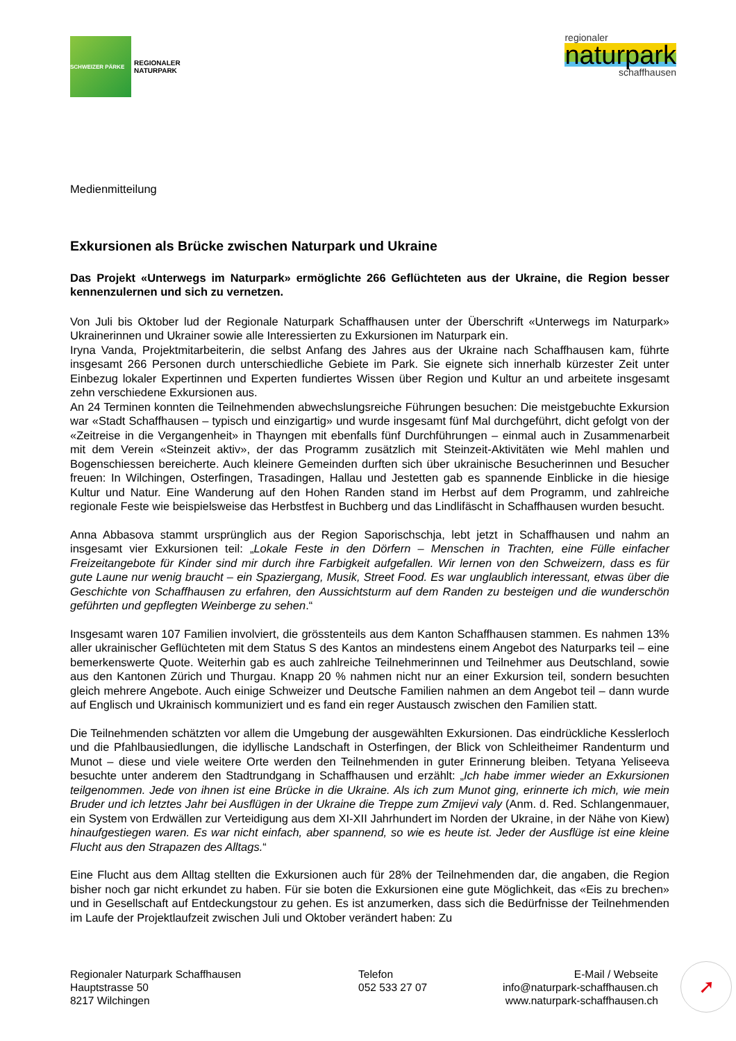SCHWEIZER PÄRKE
REGIONALER
NATURPARK
regionaler
naturpark
schaffhausen
Medienmitteilung
Exkursionen als Brücke zwischen Naturpark und Ukraine
Das Projekt «Unterwegs im Naturpark» ermöglichte 266 Geflüchteten aus der Ukraine, die Region besser kennenzulernen und sich zu vernetzen.
Von Juli bis Oktober lud der Regionale Naturpark Schaffhausen unter der Überschrift «Unterwegs im Naturpark» Ukrainerinnen und Ukrainer sowie alle Interessierten zu Exkursionen im Naturpark ein.
Iryna Vanda, Projektmitarbeiterin, die selbst Anfang des Jahres aus der Ukraine nach Schaffhausen kam, führte insgesamt 266 Personen durch unterschiedliche Gebiete im Park. Sie eignete sich innerhalb kürzester Zeit unter Einbezug lokaler Expertinnen und Experten fundiertes Wissen über Region und Kultur an und arbeitete insgesamt zehn verschiedene Exkursionen aus.
An 24 Terminen konnten die Teilnehmenden abwechslungsreiche Führungen besuchen: Die meistgebuchte Exkursion war «Stadt Schaffhausen – typisch und einzigartig» und wurde insgesamt fünf Mal durchgeführt, dicht gefolgt von der «Zeitreise in die Vergangenheit» in Thayngen mit ebenfalls fünf Durchführungen – einmal auch in Zusammenarbeit mit dem Verein «Steinzeit aktiv», der das Programm zusätzlich mit Steinzeit-Aktivitäten wie Mehl mahlen und Bogenschiessen bereicherte. Auch kleinere Gemeinden durften sich über ukrainische Besucherinnen und Besucher freuen: In Wilchingen, Osterfingen, Trasadingen, Hallau und Jestetten gab es spannende Einblicke in die hiesige Kultur und Natur. Eine Wanderung auf den Hohen Randen stand im Herbst auf dem Programm, und zahlreiche regionale Feste wie beispielsweise das Herbstfest in Buchberg und das Lindlifäscht in Schaffhausen wurden besucht.
Anna Abbasova stammt ursprünglich aus der Region Saporischschja, lebt jetzt in Schaffhausen und nahm an insgesamt vier Exkursionen teil: „Lokale Feste in den Dörfern – Menschen in Trachten, eine Fülle einfacher Freizeitangebote für Kinder sind mir durch ihre Farbigkeit aufgefallen. Wir lernen von den Schweizern, dass es für gute Laune nur wenig braucht – ein Spaziergang, Musik, Street Food. Es war unglaublich interessant, etwas über die Geschichte von Schaffhausen zu erfahren, den Aussichtsturm auf dem Randen zu besteigen und die wunderschön geführten und gepflegten Weinberge zu sehen.“
Insgesamt waren 107 Familien involviert, die grösstenteils aus dem Kanton Schaffhausen stammen. Es nahmen 13% aller ukrainischer Geflüchteten mit dem Status S des Kantos an mindestens einem Angebot des Naturparks teil – eine bemerkenswerte Quote. Weiterhin gab es auch zahlreiche Teilnehmerinnen und Teilnehmer aus Deutschland, sowie aus den Kantonen Zürich und Thurgau. Knapp 20 % nahmen nicht nur an einer Exkursion teil, sondern besuchten gleich mehrere Angebote. Auch einige Schweizer und Deutsche Familien nahmen an dem Angebot teil – dann wurde auf Englisch und Ukrainisch kommuniziert und es fand ein reger Austausch zwischen den Familien statt.
Die Teilnehmenden schätzten vor allem die Umgebung der ausgewählten Exkursionen. Das eindrückliche Kesslerloch und die Pfahlbausiedlungen, die idyllische Landschaft in Osterfingen, der Blick von Schleitheimer Randenturm und Munot – diese und viele weitere Orte werden den Teilnehmenden in guter Erinnerung bleiben. Tetyana Yeliseeva besuchte unter anderem den Stadtrundgang in Schaffhausen und erzählt: „Ich habe immer wieder an Exkursionen teilgenommen. Jede von ihnen ist eine Brücke in die Ukraine. Als ich zum Munot ging, erinnerte ich mich, wie mein Bruder und ich letztes Jahr bei Ausflügen in der Ukraine die Treppe zum Zmijevi valy (Anm. d. Red. Schlangenmauer, ein System von Erdwällen zur Verteidigung aus dem XI-XII Jahrhundert im Norden der Ukraine, in der Nähe von Kiew) hinaufgestiegen waren. Es war nicht einfach, aber spannend, so wie es heute ist. Jeder der Ausflüge ist eine kleine Flucht aus den Strapazen des Alltags.“
Eine Flucht aus dem Alltag stellten die Exkursionen auch für 28% der Teilnehmenden dar, die angaben, die Region bisher noch gar nicht erkundet zu haben. Für sie boten die Exkursionen eine gute Möglichkeit, das «Eis zu brechen» und in Gesellschaft auf Entdeckungstour zu gehen. Es ist anzumerken, dass sich die Bedürfnisse der Teilnehmenden im Laufe der Projektlaufzeit zwischen Juli und Oktober verändert haben: Zu
Regionaler Naturpark Schaffhausen
Hauptstrasse 50
8217 Wilchingen
Telefon
052 533 27 07
E-Mail / Webseite
info@naturpark-schaffhausen.ch
www.naturpark-schaffhausen.ch
➚